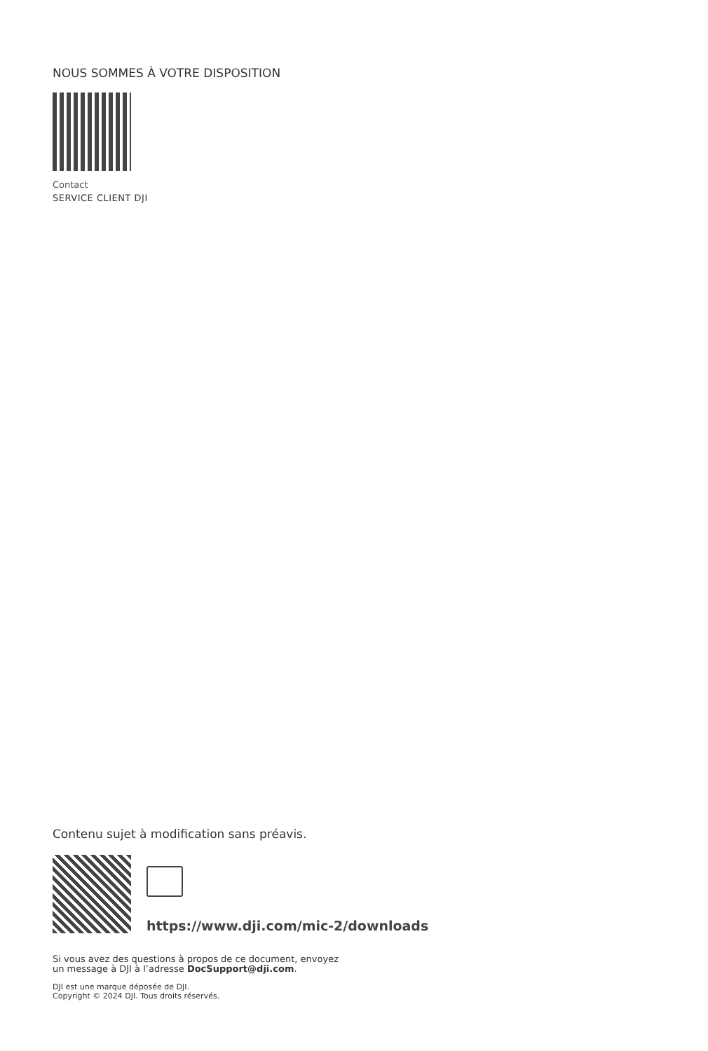NOUS SOMMES À VOTRE DISPOSITION
Contact
SERVICE CLIENT DJI
Contenu sujet à modification sans préavis.
https://www.dji.com/mic-2/downloads
Si vous avez des questions à propos de ce document, envoyez
un message à DJI à l’adresse DocSupport@dji.com.
DJI est une marque déposée de DJI.
Copyright © 2024 DJI. Tous droits réservés.